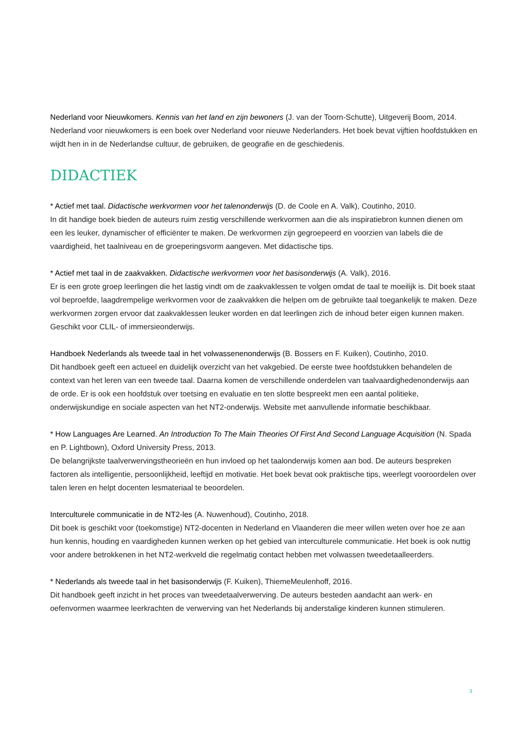Nederland voor Nieuwkomers. Kennis van het land en zijn bewoners (J. van der Toorn-Schutte), Uitgeverij Boom, 2014.
Nederland voor nieuwkomers is een boek over Nederland voor nieuwe Nederlanders. Het boek bevat vijftien hoofdstukken en wijdt hen in in de Nederlandse cultuur, de gebruiken, de geografie en de geschiedenis.
DIDACTIEK
* Actief met taal. Didactische werkvormen voor het talenonderwijs (D. de Coole en A. Valk), Coutinho, 2010.
In dit handige boek bieden de auteurs ruim zestig verschillende werkvormen aan die als inspiratiebron kunnen dienen om een les leuker, dynamischer of efficiënter te maken. De werkvormen zijn gegroepeerd en voorzien van labels die de vaardigheid, het taalniveau en de groeperingsvorm aangeven. Met didactische tips.
* Actief met taal in de zaakvakken. Didactische werkvormen voor het basisonderwijs (A. Valk), 2016.
Er is een grote groep leerlingen die het lastig vindt om de zaakvaklessen te volgen omdat de taal te moeilijk is. Dit boek staat vol beproefde, laagdrempelige werkvormen voor de zaakvakken die helpen om de gebruikte taal toegankelijk te maken. Deze werkvormen zorgen ervoor dat zaakvaklessen leuker worden en dat leerlingen zich de inhoud beter eigen kunnen maken. Geschikt voor CLIL- of immersieonderwijs.
Handboek Nederlands als tweede taal in het volwassenenonderwijs (B. Bossers en F. Kuiken), Coutinho, 2010.
Dit handboek geeft een actueel en duidelijk overzicht van het vakgebied. De eerste twee hoofdstukken behandelen de context van het leren van een tweede taal. Daarna komen de verschillende onderdelen van taalvaardighedenonderwijs aan de orde. Er is ook een hoofdstuk over toetsing en evaluatie en ten slotte bespreekt men een aantal politieke, onderwijskundige en sociale aspecten van het NT2-onderwijs. Website met aanvullende informatie beschikbaar.
* How Languages Are Learned. An Introduction To The Main Theories Of First And Second Language Acquisition (N. Spada en P. Lightbown), Oxford University Press, 2013.
De belangrijkste taalverwervingstheorieën en hun invloed op het taalonderwijs komen aan bod. De auteurs bespreken factoren als intelligentie, persoonlijkheid, leeftijd en motivatie. Het boek bevat ook praktische tips, weerlegt vooroordelen over talen leren en helpt docenten lesmateriaal te beoordelen.
Interculturele communicatie in de NT2-les (A. Nuwenhoud), Coutinho, 2018.
Dit boek is geschikt voor (toekomstige) NT2-docenten in Nederland en Vlaanderen die meer willen weten over hoe ze aan hun kennis, houding en vaardigheden kunnen werken op het gebied van interculturele communicatie. Het boek is ook nuttig voor andere betrokkenen in het NT2-werkveld die regelmatig contact hebben met volwassen tweedetaalleerders.
* Nederlands als tweede taal in het basisonderwijs (F. Kuiken), ThiemeMeulenhoff, 2016.
Dit handboek geeft inzicht in het proces van tweedetaalverwerving. De auteurs besteden aandacht aan werk- en oefenvormen waarmee leerkrachten de verwerving van het Nederlands bij anderstalige kinderen kunnen stimuleren.
3